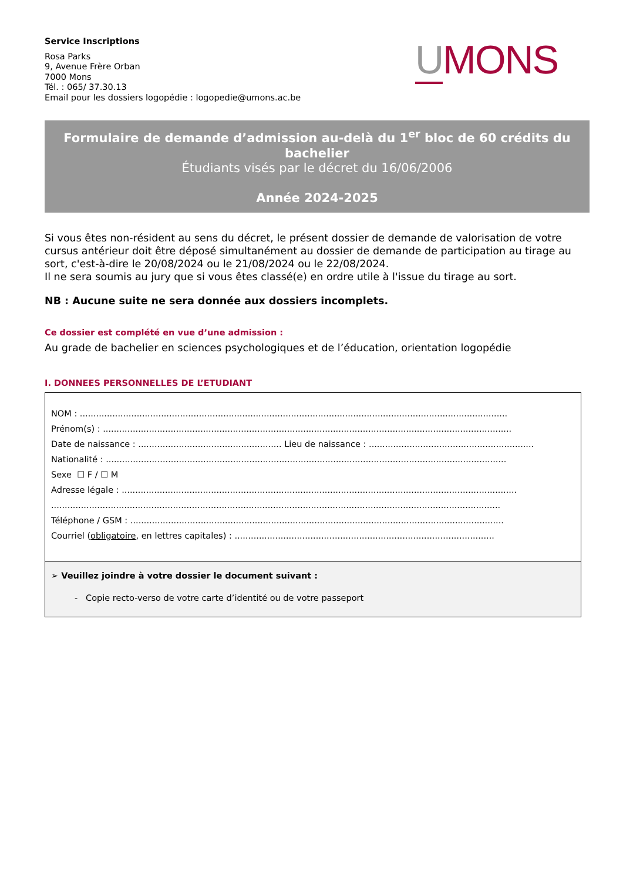Service Inscriptions
Rosa Parks
9, Avenue Frère Orban
7000 Mons
Tél. : 065/ 37.30.13
Email pour les dossiers logopédie : logopedie@umons.ac.be
UMONS
Formulaire de demande d’admission au-delà du 1<sup>er</sup> bloc de 60 crédits du bachelier
Étudiants visés par le décret du 16/06/2006
Année 2024-2025
Si vous êtes non-résident au sens du décret, le présent dossier de demande de valorisation de votre cursus antérieur doit être déposé simultanément au dossier de demande de participation au tirage au sort, c'est-à-dire le 20/08/2024 ou le 21/08/2024 ou le 22/08/2024.
Il ne sera soumis au jury que si vous êtes classé(e) en ordre utile à l'issue du tirage au sort.
NB : Aucune suite ne sera donnée aux dossiers incomplets.
Ce dossier est complété en vue d’une admission :
Au grade de bachelier en sciences psychologiques et de l’éducation, orientation logopédie
I. DONNEES PERSONNELLES DE L’ETUDIANT
NOM : ..............................................................................................................................................................
Prénom(s) : .......................................................................................................................................................
Date de naissance : ..................................................... Lieu de naissance : .............................................................
Nationalité : ....................................................................................................................................................
Sexe ☐ F / ☐ M
Adresse légale : ..................................................................................................................................................
......................................................................................................................................................................
Téléphone / GSM : ..........................................................................................................................................
Courriel (obligatoire, en lettres capitales) : ................................................................................................
➢ Veuillez joindre à votre dossier le document suivant :
- Copie recto-verso de votre carte d’identité ou de votre passeport